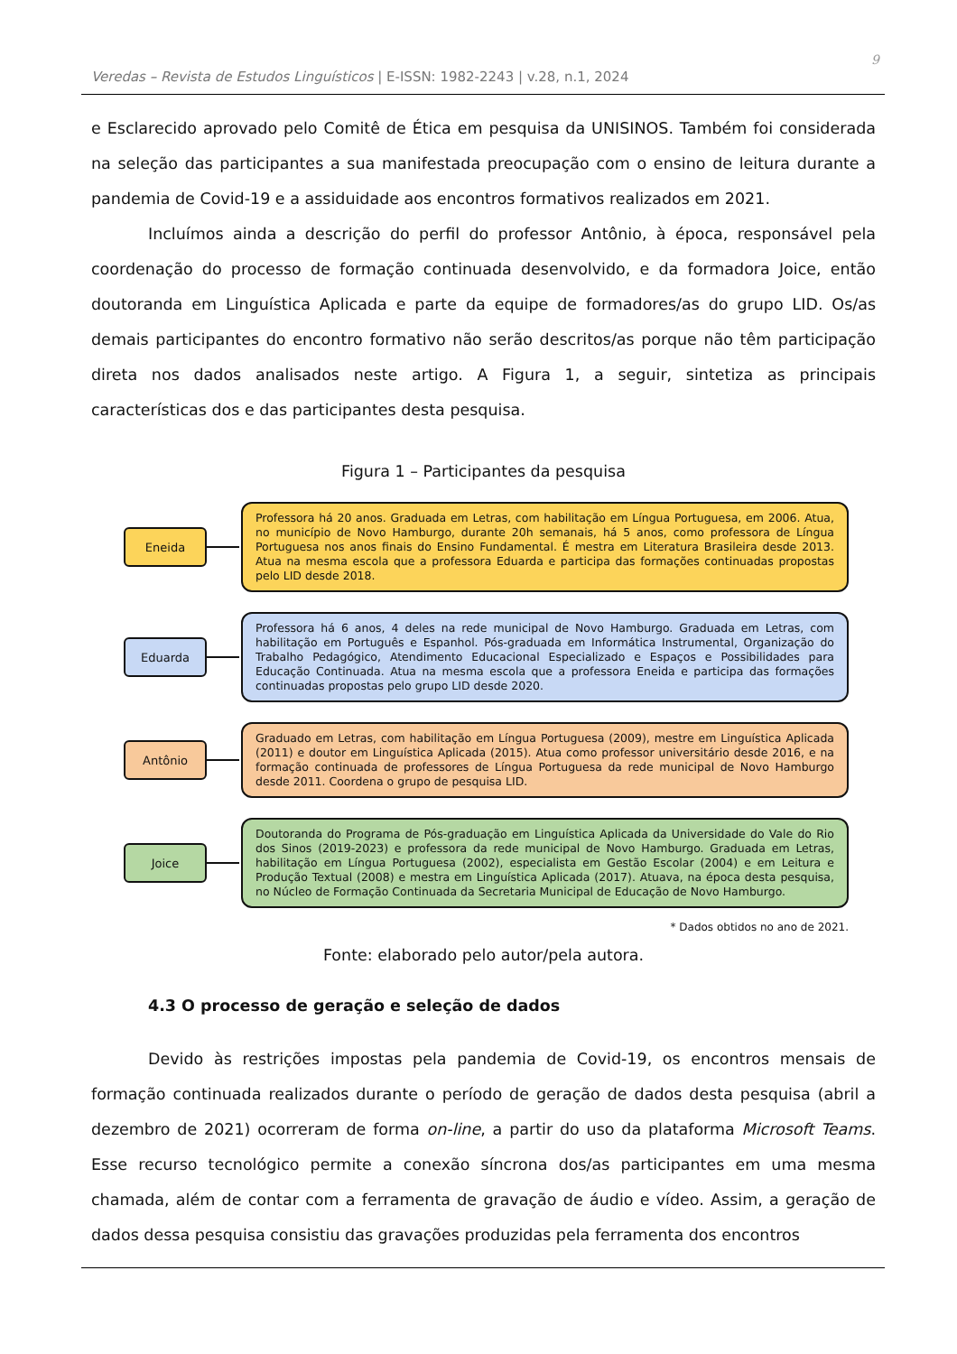9
Veredas – Revista de Estudos Linguísticos | E-ISSN: 1982-2243 | v.28, n.1, 2024
e Esclarecido aprovado pelo Comitê de Ética em pesquisa da UNISINOS. Também foi considerada na seleção das participantes a sua manifestada preocupação com o ensino de leitura durante a pandemia de Covid-19 e a assiduidade aos encontros formativos realizados em 2021.
Incluímos ainda a descrição do perfil do professor Antônio, à época, responsável pela coordenação do processo de formação continuada desenvolvido, e da formadora Joice, então doutoranda em Linguística Aplicada e parte da equipe de formadores/as do grupo LID. Os/as demais participantes do encontro formativo não serão descritos/as porque não têm participação direta nos dados analisados neste artigo. A Figura 1, a seguir, sintetiza as principais características dos e das participantes desta pesquisa.
Figura 1 – Participantes da pesquisa
Eneida
Professora há 20 anos. Graduada em Letras, com habilitação em Língua Portuguesa, em 2006. Atua, no município de Novo Hamburgo, durante 20h semanais, há 5 anos, como professora de Língua Portuguesa nos anos finais do Ensino Fundamental. É mestra em Literatura Brasileira desde 2013. Atua na mesma escola que a professora Eduarda e participa das formações continuadas propostas pelo LID desde 2018.
Eduarda
Professora há 6 anos, 4 deles na rede municipal de Novo Hamburgo. Graduada em Letras, com habilitação em Português e Espanhol. Pós-graduada em Informática Instrumental, Organização do Trabalho Pedagógico, Atendimento Educacional Especializado e Espaços e Possibilidades para Educação Continuada. Atua na mesma escola que a professora Eneida e participa das formações continuadas propostas pelo grupo LID desde 2020.
Antônio
Graduado em Letras, com habilitação em Língua Portuguesa (2009), mestre em Linguística Aplicada (2011) e doutor em Linguística Aplicada (2015). Atua como professor universitário desde 2016, e na formação continuada de professores de Língua Portuguesa da rede municipal de Novo Hamburgo desde 2011. Coordena o grupo de pesquisa LID.
Joice
Doutoranda do Programa de Pós-graduação em Linguística Aplicada da Universidade do Vale do Rio dos Sinos (2019-2023) e professora da rede municipal de Novo Hamburgo. Graduada em Letras, habilitação em Língua Portuguesa (2002), especialista em Gestão Escolar (2004) e em Leitura e Produção Textual (2008) e mestra em Linguística Aplicada (2017). Atuava, na época desta pesquisa, no Núcleo de Formação Continuada da Secretaria Municipal de Educação de Novo Hamburgo.
* Dados obtidos no ano de 2021.
Fonte: elaborado pelo autor/pela autora.
4.3 O processo de geração e seleção de dados
Devido às restrições impostas pela pandemia de Covid-19, os encontros mensais de formação continuada realizados durante o período de geração de dados desta pesquisa (abril a dezembro de 2021) ocorreram de forma on-line, a partir do uso da plataforma Microsoft Teams. Esse recurso tecnológico permite a conexão síncrona dos/as participantes em uma mesma chamada, além de contar com a ferramenta de gravação de áudio e vídeo. Assim, a geração de dados dessa pesquisa consistiu das gravações produzidas pela ferramenta dos encontros